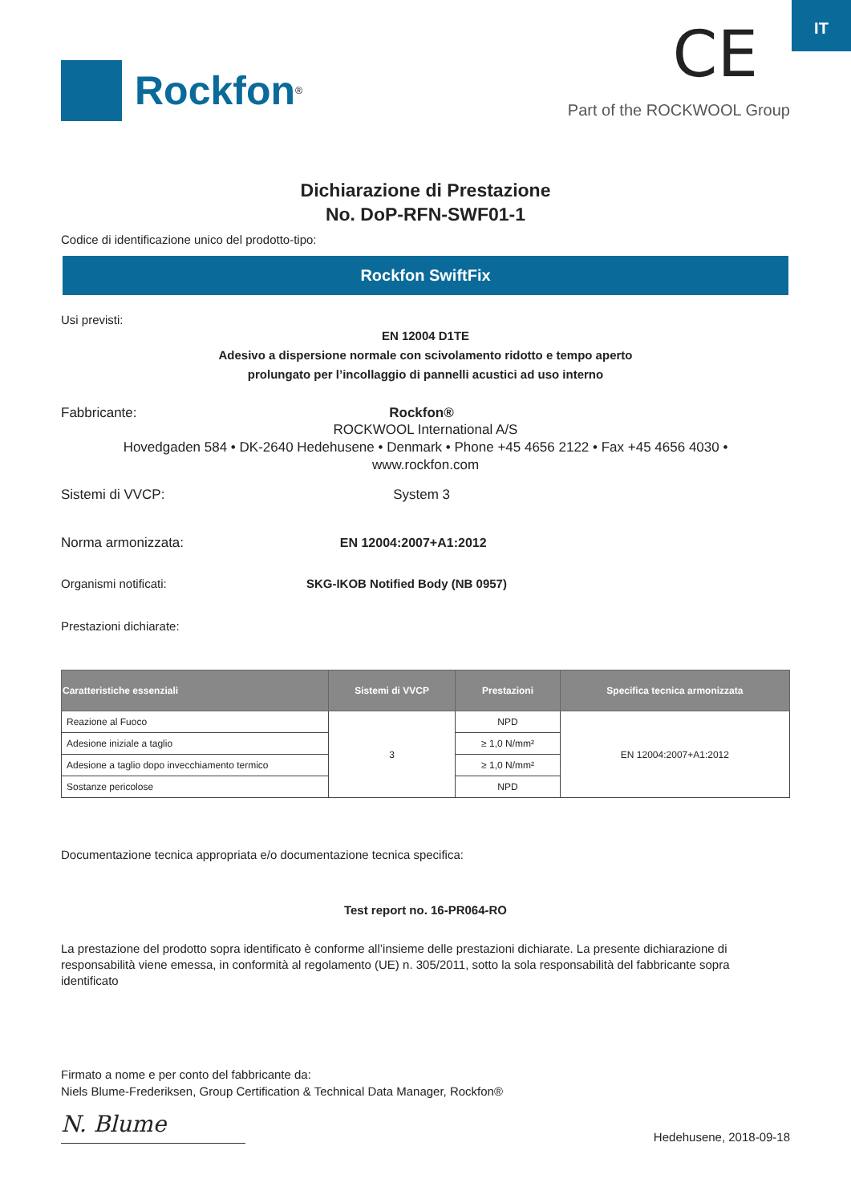IT
Rockfon<sup>®</sup>
CE
Part of the ROCKWOOL Group
Dichiarazione di Prestazione
No. DoP-RFN-SWF01-1
Codice di identificazione unico del prodotto-tipo:
Rockfon SwiftFix
Usi previsti:
EN 12004 D1TE
Adesivo a dispersione normale con scivolamento ridotto e tempo aperto
prolungato per l’incollaggio di pannelli acustici ad uso interno
Fabbricante: Rockfon®
ROCKWOOL International A/S
Hovedgaden 584 • DK-2640 Hedehusene • Denmark • Phone +45 4656 2122 • Fax +45 4656 4030 •
www.rockfon.com
Sistemi di VVCP: System 3
Norma armonizzata: EN 12004:2007+A1:2012
Organismi notificati: SKG-IKOB Notified Body (NB 0957)
Prestazioni dichiarate:
| Caratteristiche essenziali | Sistemi di VVCP | Prestazioni | Specifica tecnica armonizzata |
| --- | --- | --- | --- |
| Reazione al Fuoco | 3 | NPD | EN 12004:2007+A1:2012 |
| Adesione iniziale a taglio | | ≥ 1,0 N/mm² | |
| Adesione a taglio dopo invecchiamento termico | | ≥ 1,0 N/mm² | |
| Sostanze pericolose | | NPD | |
Documentazione tecnica appropriata e/o documentazione tecnica specifica:
Test report no. 16-PR064-RO
La prestazione del prodotto sopra identificato è conforme all’insieme delle prestazioni dichiarate. La presente dichiarazione di responsabilità viene emessa, in conformità al regolamento (UE) n. 305/2011, sotto la sola responsabilità del fabbricante sopra identificato
Firmato a nome e per conto del fabbricante da:
Niels Blume-Frederiksen, Group Certification & Technical Data Manager, Rockfon®
N. Blume
Hedehusene, 2018-09-18